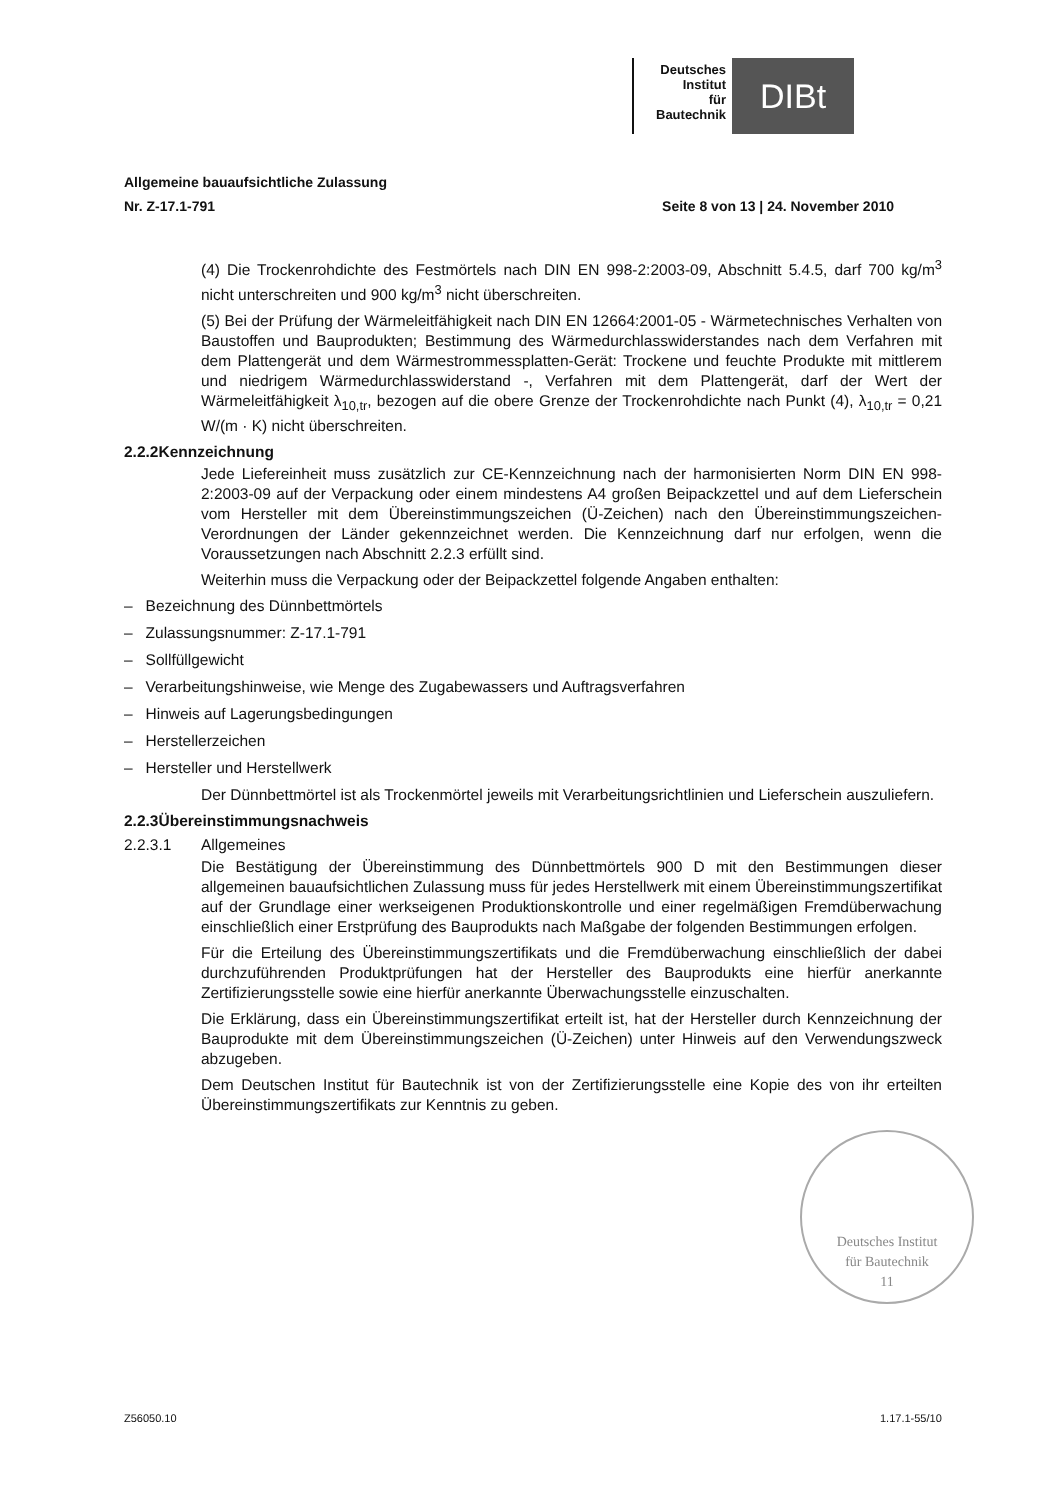Deutsches
Institut
für
Bautechnik
DIBt
Allgemeine bauaufsichtliche Zulassung
Nr. Z-17.1-791 Seite 8 von 13 | 24. November 2010
(4) Die Trockenrohdichte des Festmörtels nach DIN EN 998-2:2003-09, Abschnitt 5.4.5, darf 700 kg/m<sup>3</sup> nicht unterschreiten und 900 kg/m<sup>3</sup> nicht überschreiten.
(5) Bei der Prüfung der Wärmeleitfähigkeit nach DIN EN 12664:2001-05 - Wärmetechnisches Verhalten von Baustoffen und Bauprodukten; Bestimmung des Wärmedurchlasswiderstandes nach dem Verfahren mit dem Plattengerät und dem Wärmestrommessplatten-Gerät: Trockene und feuchte Produkte mit mittlerem und niedrigem Wärmedurchlasswiderstand -, Verfahren mit dem Plattengerät, darf der Wert der Wärmeleitfähigkeit λ<sub>10,tr</sub>, bezogen auf die obere Grenze der Trockenrohdichte nach Punkt (4), λ<sub>10,tr</sub> = 0,21 W/(m · K) nicht überschreiten.
2.2.2 Kennzeichnung
Jede Liefereinheit muss zusätzlich zur CE-Kennzeichnung nach der harmonisierten Norm DIN EN 998-2:2003-09 auf der Verpackung oder einem mindestens A4 großen Beipackzettel und auf dem Lieferschein vom Hersteller mit dem Übereinstimmungszeichen (Ü-Zeichen) nach den Übereinstimmungszeichen-Verordnungen der Länder gekennzeichnet werden. Die Kennzeichnung darf nur erfolgen, wenn die Voraussetzungen nach Abschnitt 2.2.3 erfüllt sind.
Weiterhin muss die Verpackung oder der Beipackzettel folgende Angaben enthalten:
– Bezeichnung des Dünnbettmörtels
– Zulassungsnummer: Z-17.1-791
– Sollfüllgewicht
– Verarbeitungshinweise, wie Menge des Zugabewassers und Auftragsverfahren
– Hinweis auf Lagerungsbedingungen
– Herstellerzeichen
– Hersteller und Herstellwerk
Der Dünnbettmörtel ist als Trockenmörtel jeweils mit Verarbeitungsrichtlinien und Lieferschein auszuliefern.
2.2.3 Übereinstimmungsnachweis
2.2.3.1 Allgemeines
Die Bestätigung der Übereinstimmung des Dünnbettmörtels 900 D mit den Bestimmungen dieser allgemeinen bauaufsichtlichen Zulassung muss für jedes Herstellwerk mit einem Übereinstimmungszertifikat auf der Grundlage einer werkseigenen Produktionskontrolle und einer regelmäßigen Fremdüberwachung einschließlich einer Erstprüfung des Bauprodukts nach Maßgabe der folgenden Bestimmungen erfolgen.
Für die Erteilung des Übereinstimmungszertifikats und die Fremdüberwachung einschließlich der dabei durchzuführenden Produktprüfungen hat der Hersteller des Bauprodukts eine hierfür anerkannte Zertifizierungsstelle sowie eine hierfür anerkannte Überwachungsstelle einzuschalten.
Die Erklärung, dass ein Übereinstimmungszertifikat erteilt ist, hat der Hersteller durch Kennzeichnung der Bauprodukte mit dem Übereinstimmungszeichen (Ü-Zeichen) unter Hinweis auf den Verwendungszweck abzugeben.
Dem Deutschen Institut für Bautechnik ist von der Zertifizierungsstelle eine Kopie des von ihr erteilten Übereinstimmungszertifikats zur Kenntnis zu geben.
Deutsches Institut
für Bautechnik
11
Z56050.10 1.17.1-55/10